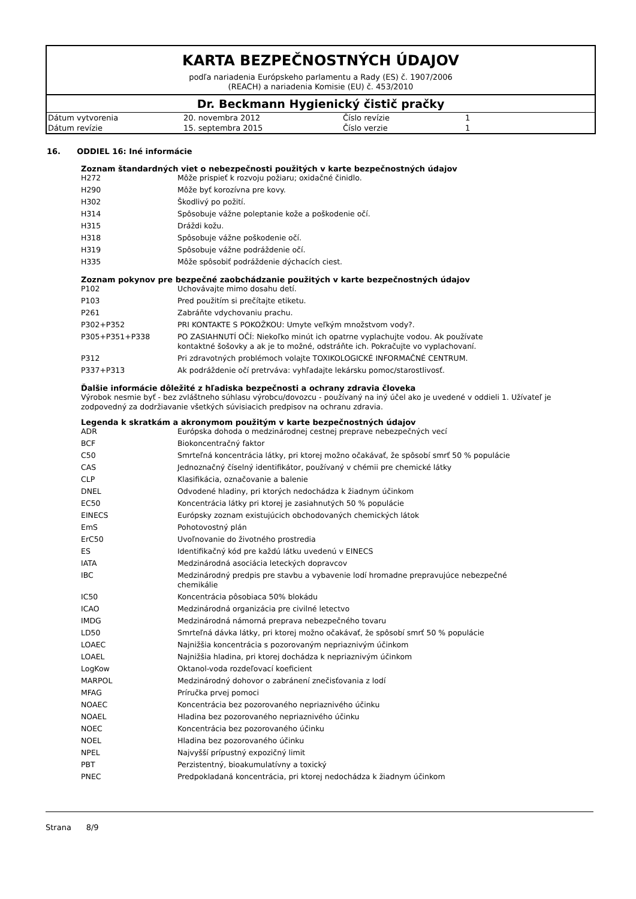KARTA BEZPEČNOSTNÝCH ÚDAJOV
podľa nariadenia Európskeho parlamentu a Rady (ES) č. 1907/2006
(REACH) a nariadenia Komisie (EU) č. 453/2010
Dr. Beckmann Hygienický čistič pračky
| Dátum vytvorenia | 20. novembra 2012 | Číslo revízie | 1 |
| Dátum revízie | 15. septembra 2015 | Číslo verzie | 1 |
16. ODDIEL 16: Iné informácie
Zoznam štandardných viet o nebezpečnosti použitých v karte bezpečnostných údajov
| H272 | Môže prispieť k rozvoju požiaru; oxidačné činidlo. |
| H290 | Môže byť korozívna pre kovy. |
| H302 | Škodlivý po požití. |
| H314 | Spôsobuje vážne poleptanie kože a poškodenie očí. |
| H315 | Dráždi kožu. |
| H318 | Spôsobuje vážne poškodenie očí. |
| H319 | Spôsobuje vážne podráždenie očí. |
| H335 | Môže spôsobiť podráždenie dýchacích ciest. |
Zoznam pokynov pre bezpečné zaobchádzanie použitých v karte bezpečnostných údajov
| P102 | Uchovávajte mimo dosahu detí. |
| P103 | Pred použitím si prečítajte etiketu. |
| P261 | Zabráňte vdychovaniu prachu. |
| P302+P352 | PRI KONTAKTE S POKOŽKOU: Umyte veľkým množstvom vody?. |
| P305+P351+P338 | PO ZASIAHNUTÍ OČÍ: Niekoľko minút ich opatrne vyplachujte vodou. Ak používate kontaktné šošovky a ak je to možné, odstráňte ich. Pokračujte vo vyplachovaní. |
| P312 | Pri zdravotných problémoch volajte TOXIKOLOGICKÉ INFORMAČNÉ CENTRUM. |
| P337+P313 | Ak podráždenie očí pretrváva: vyhľadajte lekársku pomoc/starostlivosť. |
Ďalšie informácie dôležité z hľadiska bezpečnosti a ochrany zdravia človeka
Výrobok nesmie byť - bez zvláštneho súhlasu výrobcu/dovozcu - používaný na iný účel ako je uvedené v oddieli 1. Užívateľ je zodpovedný za dodržiavanie všetkých súvisiacich predpisov na ochranu zdravia.
Legenda k skratkám a akronymom použitým v karte bezpečnostných údajov
| ADR | Európska dohoda o medzinárodnej cestnej preprave nebezpečných vecí |
| BCF | Biokoncentračný faktor |
| C50 | Smrteľná koncentrácia látky, pri ktorej možno očakávať, že spôsobí smrť 50 % populácie |
| CAS | Jednoznačný číselný identifikátor, používaný v chémii pre chemické látky |
| CLP | Klasifikácia, označovanie a balenie |
| DNEL | Odvodené hladiny, pri ktorých nedochádza k žiadnym účinkom |
| EC50 | Koncentrácia látky pri ktorej je zasiahnutých 50 % populácie |
| EINECS | Európsky zoznam existujúcich obchodovaných chemických látok |
| EmS | Pohotovostný plán |
| ErC50 | Uvoľnovanie do životného prostredia |
| ES | Identifikačný kód pre každú látku uvedenú v EINECS |
| IATA | Medzinárodná asociácia leteckých dopravcov |
| IBC | Medzinárodný predpis pre stavbu a vybavenie lodí hromadne prepravujúce nebezpečné chemikálie |
| IC50 | Koncentrácia pôsobiaca 50% blokádu |
| ICAO | Medzinárodná organizácia pre civilné letectvo |
| IMDG | Medzinárodná námorná preprava nebezpečného tovaru |
| LD50 | Smrteľná dávka látky, pri ktorej možno očakávať, že spôsobí smrť 50 % populácie |
| LOAEC | Najnižšia koncentrácia s pozorovaným nepriaznivým účinkom |
| LOAEL | Najnižšia hladina, pri ktorej dochádza k nepriaznivým účinkom |
| LogKow | Oktanol-voda rozdeľovací koeficient |
| MARPOL | Medzinárodný dohovor o zabránení znečisťovania z lodí |
| MFAG | Príručka prvej pomoci |
| NOAEC | Koncentrácia bez pozorovaného nepriaznivého účinku |
| NOAEL | Hladina bez pozorovaného nepriaznivého účinku |
| NOEC | Koncentrácia bez pozorovaného účinku |
| NOEL | Hladina bez pozorovaného účinku |
| NPEL | Najvyšší prípustný expozičný limit |
| PBT | Perzistentný, bioakumulatívny a toxický |
| PNEC | Predpokladaná koncentrácia, pri ktorej nedochádza k žiadnym účinkom |
Strana 8/9